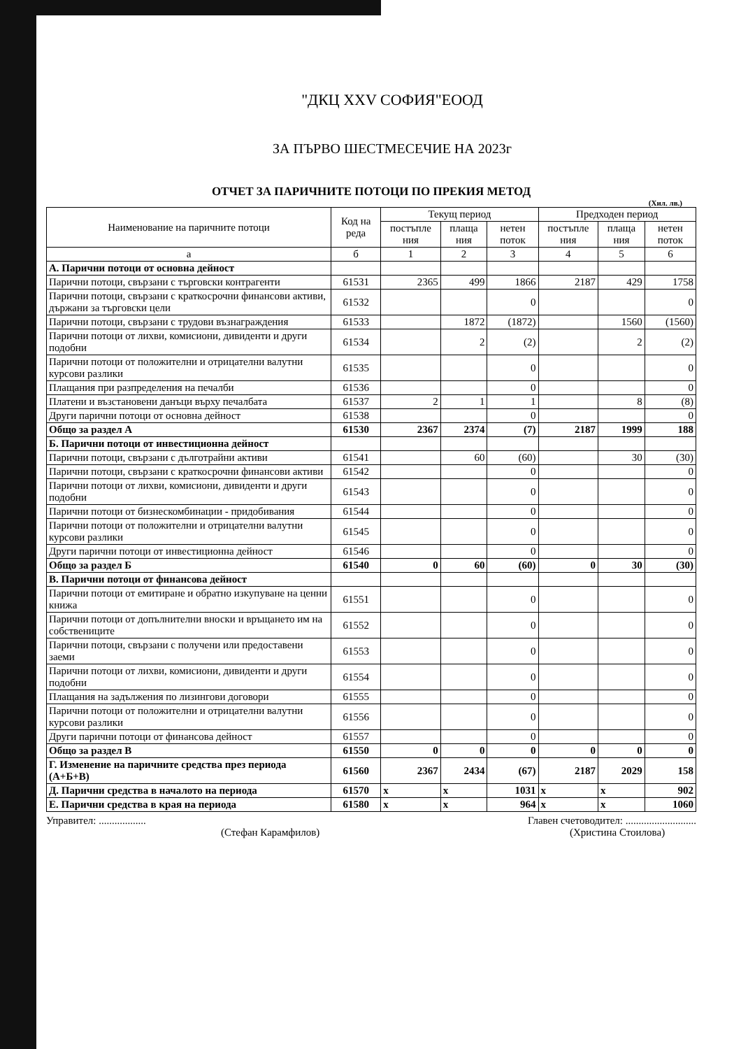"ДКЦ XXV СОФИЯ"ЕООД
ЗА ПЪРВО ШЕСТМЕСЕЧИЕ НА 2023г
ОТЧЕТ ЗА ПАРИЧНИТЕ ПОТОЦИ ПО ПРЕКИЯ МЕТОД
(Хил. лв.)
| Наименование на паричните потоци | Код на реда | Текущ период | | | Предходен период | | |
| --- | --- | --- | --- | --- | --- | --- | --- |
| | | постъпле ния | плаща ния | нетен поток | постъпле ния | плаща ния | нетен поток |
| а | б | 1 | 2 | 3 | 4 | 5 | 6 |
| А. Парични потоци от основна дейност | | | | | | | |
| Парични потоци, свързани с търговски контрагенти | 61531 | 2365 | 499 | 1866 | 2187 | 429 | 1758 |
| Парични потоци, свързани с краткосрочни финансови активи, държани за търговски цели | 61532 | | | 0 | | | 0 |
| Парични потоци, свързани с трудови възнаграждения | 61533 | | 1872 | (1872) | | 1560 | (1560) |
| Парични потоци от лихви, комисиони, дивиденти и други подобни | 61534 | | 2 | (2) | | 2 | (2) |
| Парични потоци от положителни и отрицателни валутни курсови разлики | 61535 | | | 0 | | | 0 |
| Плащания при разпределения на печалби | 61536 | | | 0 | | | 0 |
| Платени и възстановени данъци върху печалбата | 61537 | 2 | 1 | 1 | | 8 | (8) |
| Други парични потоци от основна дейност | 61538 | | | 0 | | | 0 |
| Общо за раздел А | 61530 | 2367 | 2374 | (7) | 2187 | 1999 | 188 |
| Б. Парични потоци от инвестиционна дейност | | | | | | | |
| Парични потоци, свързани с дълготрайни активи | 61541 | | 60 | (60) | | 30 | (30) |
| Парични потоци, свързани с краткосрочни финансови активи | 61542 | | | 0 | | | 0 |
| Парични потоци от лихви, комисиони, дивиденти и други подобни | 61543 | | | 0 | | | 0 |
| Парични потоци от бизнескомбинации - придобивания | 61544 | | | 0 | | | 0 |
| Парични потоци от положителни и отрицателни валутни курсови разлики | 61545 | | | 0 | | | 0 |
| Други парични потоци от инвестиционна дейност | 61546 | | | 0 | | | 0 |
| Общо за раздел Б | 61540 | 0 | 60 | (60) | 0 | 30 | (30) |
| В. Парични потоци от финансова дейност | | | | | | | |
| Парични потоци от емитиране и обратно изкупуване на ценни книжа | 61551 | | | 0 | | | 0 |
| Парични потоци от допълнителни вноски и връщането им на собствениците | 61552 | | | 0 | | | 0 |
| Парични потоци, свързани с получени или предоставени заеми | 61553 | | | 0 | | | 0 |
| Парични потоци от лихви, комисиони, дивиденти и други подобни | 61554 | | | 0 | | | 0 |
| Плащания на задължения по лизингови договори | 61555 | | | 0 | | | 0 |
| Парични потоци от положителни и отрицателни валутни курсови разлики | 61556 | | | 0 | | | 0 |
| Други парични потоци от финансова дейност | 61557 | | | 0 | | | 0 |
| Общо за раздел В | 61550 | 0 | 0 | 0 | 0 | 0 | 0 |
| Г. Изменение на паричните средства през периода (А+Б+В) | 61560 | 2367 | 2434 | (67) | 2187 | 2029 | 158 |
| Д. Парични средства в началото на периода | 61570 | x | x | 1031 | x | x | 902 |
| Е. Парични средства в края на периода | 61580 | x | x | 964 | x | x | 1060 |
Управител: ..................
(Стефан Карамфилов)
Главен счетоводител: ...........................
(Христина Стоилова)